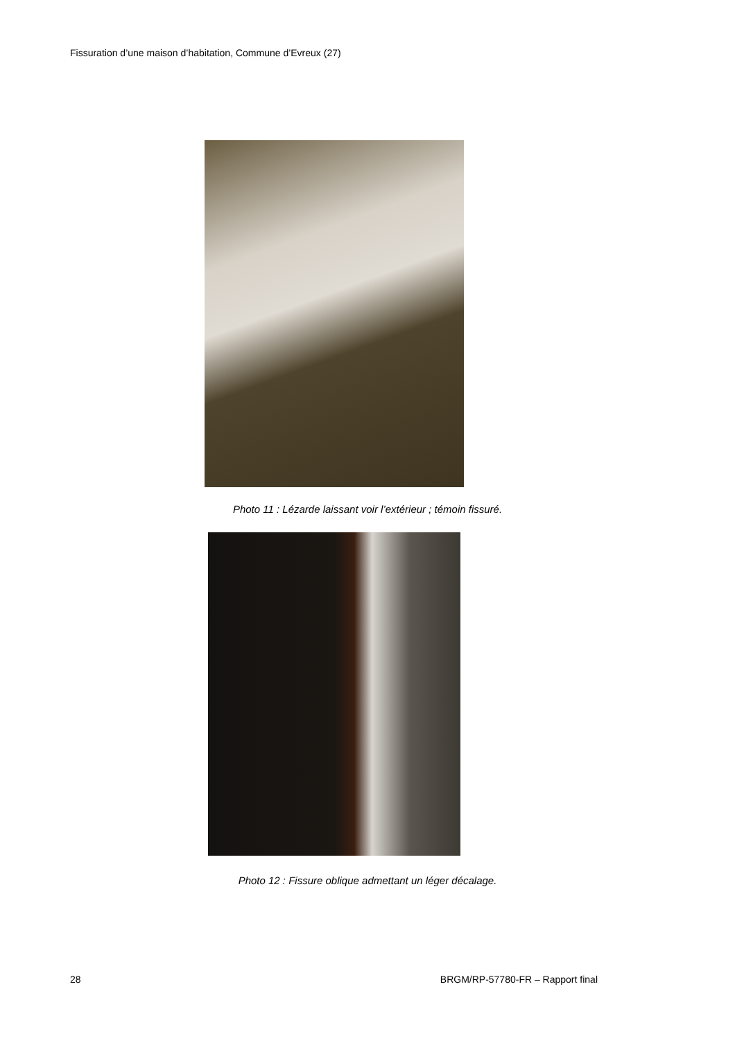Fissuration d’une maison d’habitation, Commune d’Evreux (27)
Photo 11 : Lézarde laissant voir l’extérieur ; témoin fissuré.
Photo 12 : Fissure oblique admettant un léger décalage.
28
BRGM/RP-57780-FR – Rapport final